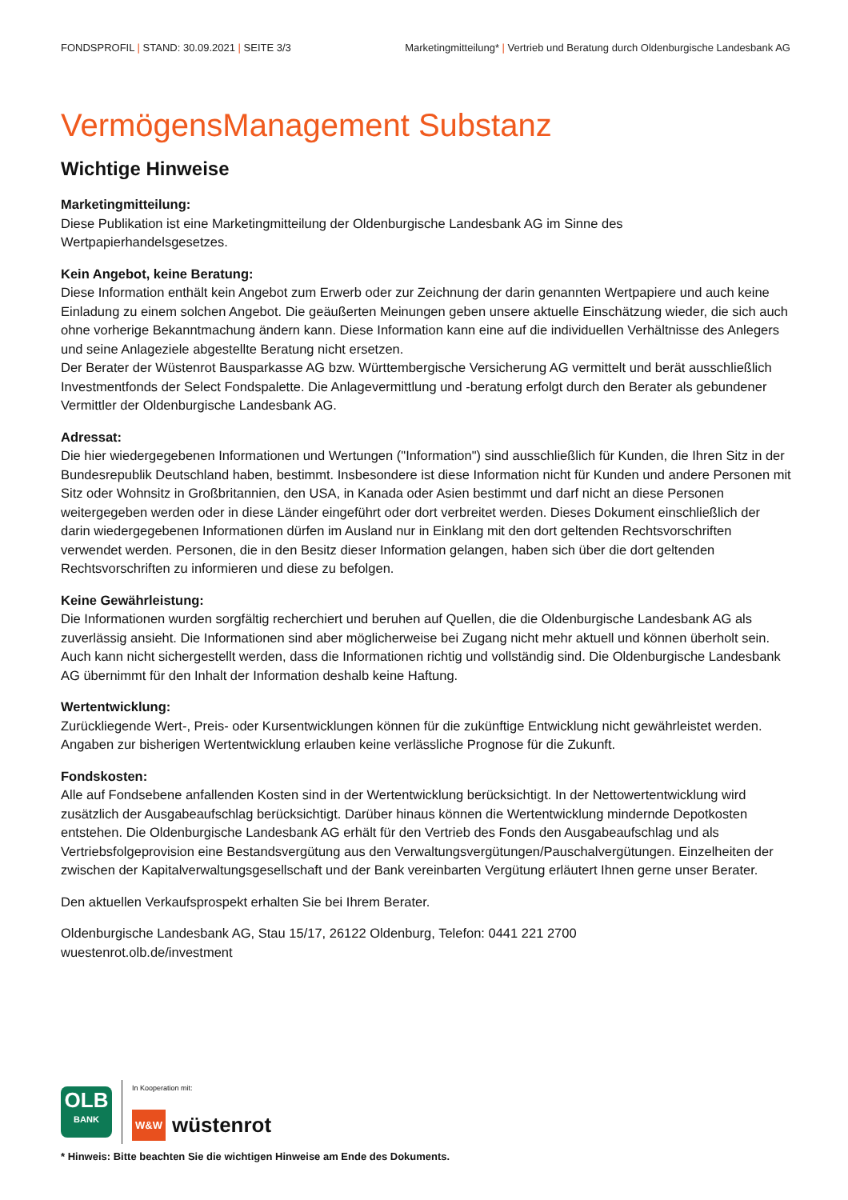FONDSPROFIL | STAND: 30.09.2021 | SEITE 3/3
Marketingmitteilung* | Vertrieb und Beratung durch Oldenburgische Landesbank AG
VermögensManagement Substanz
Wichtige Hinweise
Marketingmitteilung:
Diese Publikation ist eine Marketingmitteilung der Oldenburgische Landesbank AG im Sinne des Wertpapierhandelsgesetzes.
Kein Angebot, keine Beratung:
Diese Information enthält kein Angebot zum Erwerb oder zur Zeichnung der darin genannten Wertpapiere und auch keine Einladung zu einem solchen Angebot. Die geäußerten Meinungen geben unsere aktuelle Einschätzung wieder, die sich auch ohne vorherige Bekanntmachung ändern kann. Diese Information kann eine auf die individuellen Verhältnisse des Anlegers und seine Anlageziele abgestellte Beratung nicht ersetzen.
Der Berater der Wüstenrot Bausparkasse AG bzw. Württembergische Versicherung AG vermittelt und berät ausschließlich Investmentfonds der Select Fondspalette. Die Anlagevermittlung und -beratung erfolgt durch den Berater als gebundener Vermittler der Oldenburgische Landesbank AG.
Adressat:
Die hier wiedergegebenen Informationen und Wertungen ("Information") sind ausschließlich für Kunden, die Ihren Sitz in der Bundesrepublik Deutschland haben, bestimmt. Insbesondere ist diese Information nicht für Kunden und andere Personen mit Sitz oder Wohnsitz in Großbritannien, den USA, in Kanada oder Asien bestimmt und darf nicht an diese Personen weitergegeben werden oder in diese Länder eingeführt oder dort verbreitet werden. Dieses Dokument einschließlich der darin wiedergegebenen Informationen dürfen im Ausland nur in Einklang mit den dort geltenden Rechtsvorschriften verwendet werden. Personen, die in den Besitz dieser Information gelangen, haben sich über die dort geltenden Rechtsvorschriften zu informieren und diese zu befolgen.
Keine Gewährleistung:
Die Informationen wurden sorgfältig recherchiert und beruhen auf Quellen, die die Oldenburgische Landesbank AG als zuverlässig ansieht. Die Informationen sind aber möglicherweise bei Zugang nicht mehr aktuell und können überholt sein. Auch kann nicht sichergestellt werden, dass die Informationen richtig und vollständig sind. Die Oldenburgische Landesbank AG übernimmt für den Inhalt der Information deshalb keine Haftung.
Wertentwicklung:
Zurückliegende Wert-, Preis- oder Kursentwicklungen können für die zukünftige Entwicklung nicht gewährleistet werden. Angaben zur bisherigen Wertentwicklung erlauben keine verlässliche Prognose für die Zukunft.
Fondskosten:
Alle auf Fondsebene anfallenden Kosten sind in der Wertentwicklung berücksichtigt. In der Nettowertentwicklung wird zusätzlich der Ausgabeaufschlag berücksichtigt. Darüber hinaus können die Wertentwicklung mindernde Depotkosten entstehen. Die Oldenburgische Landesbank AG erhält für den Vertrieb des Fonds den Ausgabeaufschlag und als Vertriebsfolgeprovision eine Bestandsvergütung aus den Verwaltungsvergütungen/Pauschalvergütungen. Einzelheiten der zwischen der Kapitalverwaltungsgesellschaft und der Bank vereinbarten Vergütung erläutert Ihnen gerne unser Berater.
Den aktuellen Verkaufsprospekt erhalten Sie bei Ihrem Berater.
Oldenburgische Landesbank AG, Stau 15/17, 26122 Oldenburg, Telefon: 0441 221 2700
wuestenrot.olb.de/investment
OLB
BANK
In Kooperation mit:
W&W wüstenrot
* Hinweis: Bitte beachten Sie die wichtigen Hinweise am Ende des Dokuments.